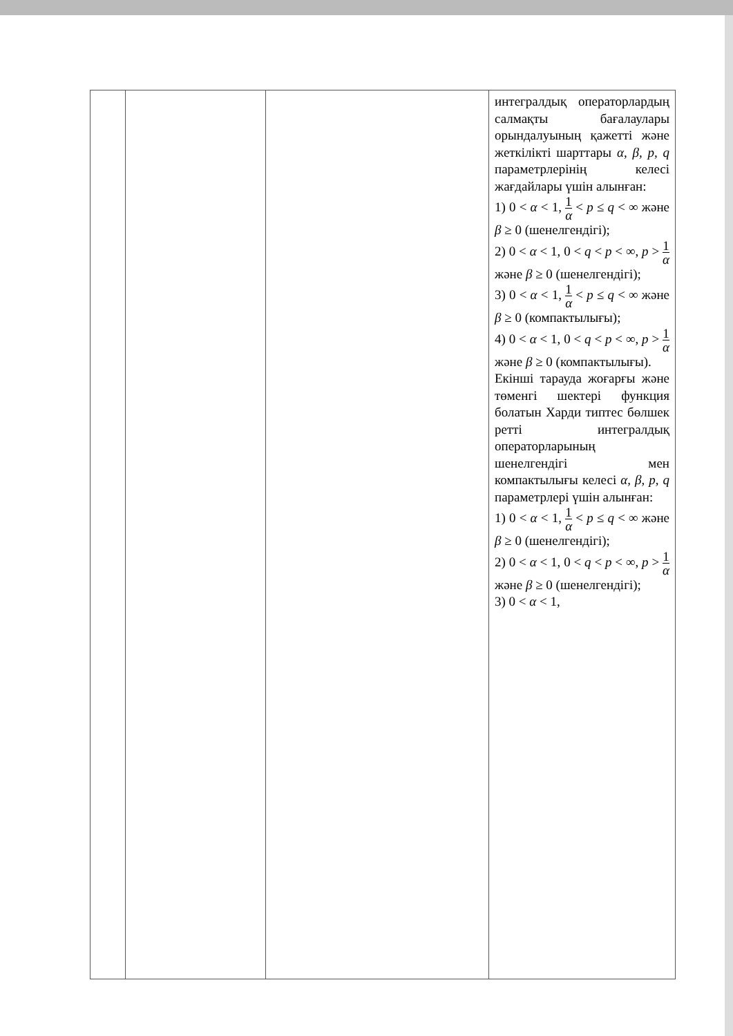| | | | интегралдық операторлардың салмақты бағалаулары орындалуының қажетті және жеткілікті шарттары α, β, p, q параметрлерінің келесі жағдайлары үшін алынған: 1) 0 < α < 1, 1 α < p ≤ q < ∞ және β ≥ 0 (шенелгендігі); 2) 0 < α < 1, 0 < q < p < ∞, p > 1 α және β ≥ 0 (шенелгендігі); 3) 0 < α < 1, 1 α < p ≤ q < ∞ және β ≥ 0 (компактылығы); 4) 0 < α < 1, 0 < q < p < ∞, p > 1 α және β ≥ 0 (компактылығы). Екінші тарауда жоғарғы және төменгі шектері функция болатын Харди типтес бөлшек ретті интегралдық операторларының шенелгендігі мен компактылығы келесі α, β, p, q параметрлері үшін алынған: 1) 0 < α < 1, 1 α < p ≤ q < ∞ және β ≥ 0 (шенелгендігі); 2) 0 < α < 1, 0 < q < p < ∞, p > 1 α және β ≥ 0 (шенелгендігі); 3) 0 < α < 1, |